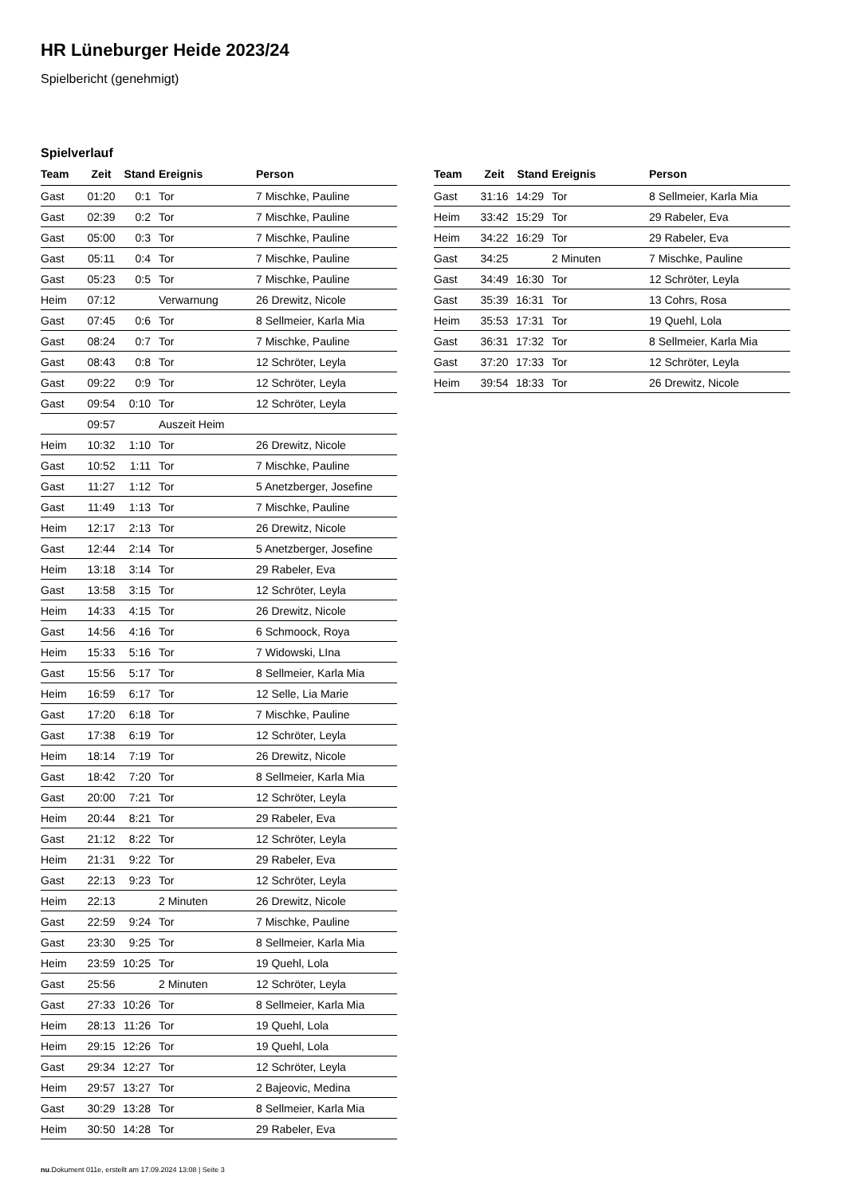HR Lüneburger Heide 2023/24
Spielbericht (genehmigt)
Spielverlauf
| Team | Zeit | Stand | Ereignis | Person |
| --- | --- | --- | --- | --- |
| Gast | 01:20 | 0:1 | Tor | 7 Mischke, Pauline |
| Gast | 02:39 | 0:2 | Tor | 7 Mischke, Pauline |
| Gast | 05:00 | 0:3 | Tor | 7 Mischke, Pauline |
| Gast | 05:11 | 0:4 | Tor | 7 Mischke, Pauline |
| Gast | 05:23 | 0:5 | Tor | 7 Mischke, Pauline |
| Heim | 07:12 | | Verwarnung | 26 Drewitz, Nicole |
| Gast | 07:45 | 0:6 | Tor | 8 Sellmeier, Karla Mia |
| Gast | 08:24 | 0:7 | Tor | 7 Mischke, Pauline |
| Gast | 08:43 | 0:8 | Tor | 12 Schröter, Leyla |
| Gast | 09:22 | 0:9 | Tor | 12 Schröter, Leyla |
| Gast | 09:54 | 0:10 | Tor | 12 Schröter, Leyla |
| | 09:57 | | Auszeit Heim | |
| Heim | 10:32 | 1:10 | Tor | 26 Drewitz, Nicole |
| Gast | 10:52 | 1:11 | Tor | 7 Mischke, Pauline |
| Gast | 11:27 | 1:12 | Tor | 5 Anetzberger, Josefine |
| Gast | 11:49 | 1:13 | Tor | 7 Mischke, Pauline |
| Heim | 12:17 | 2:13 | Tor | 26 Drewitz, Nicole |
| Gast | 12:44 | 2:14 | Tor | 5 Anetzberger, Josefine |
| Heim | 13:18 | 3:14 | Tor | 29 Rabeler, Eva |
| Gast | 13:58 | 3:15 | Tor | 12 Schröter, Leyla |
| Heim | 14:33 | 4:15 | Tor | 26 Drewitz, Nicole |
| Gast | 14:56 | 4:16 | Tor | 6 Schmoock, Roya |
| Heim | 15:33 | 5:16 | Tor | 7 Widowski, LIna |
| Gast | 15:56 | 5:17 | Tor | 8 Sellmeier, Karla Mia |
| Heim | 16:59 | 6:17 | Tor | 12 Selle, Lia Marie |
| Gast | 17:20 | 6:18 | Tor | 7 Mischke, Pauline |
| Gast | 17:38 | 6:19 | Tor | 12 Schröter, Leyla |
| Heim | 18:14 | 7:19 | Tor | 26 Drewitz, Nicole |
| Gast | 18:42 | 7:20 | Tor | 8 Sellmeier, Karla Mia |
| Gast | 20:00 | 7:21 | Tor | 12 Schröter, Leyla |
| Heim | 20:44 | 8:21 | Tor | 29 Rabeler, Eva |
| Gast | 21:12 | 8:22 | Tor | 12 Schröter, Leyla |
| Heim | 21:31 | 9:22 | Tor | 29 Rabeler, Eva |
| Gast | 22:13 | 9:23 | Tor | 12 Schröter, Leyla |
| Heim | 22:13 | | 2 Minuten | 26 Drewitz, Nicole |
| Gast | 22:59 | 9:24 | Tor | 7 Mischke, Pauline |
| Gast | 23:30 | 9:25 | Tor | 8 Sellmeier, Karla Mia |
| Heim | 23:59 | 10:25 | Tor | 19 Quehl, Lola |
| Gast | 25:56 | | 2 Minuten | 12 Schröter, Leyla |
| Gast | 27:33 | 10:26 | Tor | 8 Sellmeier, Karla Mia |
| Heim | 28:13 | 11:26 | Tor | 19 Quehl, Lola |
| Heim | 29:15 | 12:26 | Tor | 19 Quehl, Lola |
| Gast | 29:34 | 12:27 | Tor | 12 Schröter, Leyla |
| Heim | 29:57 | 13:27 | Tor | 2 Bajeovic, Medina |
| Gast | 30:29 | 13:28 | Tor | 8 Sellmeier, Karla Mia |
| Heim | 30:50 | 14:28 | Tor | 29 Rabeler, Eva |
| Team | Zeit | Stand | Ereignis | Person |
| --- | --- | --- | --- | --- |
| Gast | 31:16 | 14:29 | Tor | 8 Sellmeier, Karla Mia |
| Heim | 33:42 | 15:29 | Tor | 29 Rabeler, Eva |
| Heim | 34:22 | 16:29 | Tor | 29 Rabeler, Eva |
| Gast | 34:25 | | 2 Minuten | 7 Mischke, Pauline |
| Gast | 34:49 | 16:30 | Tor | 12 Schröter, Leyla |
| Gast | 35:39 | 16:31 | Tor | 13 Cohrs, Rosa |
| Heim | 35:53 | 17:31 | Tor | 19 Quehl, Lola |
| Gast | 36:31 | 17:32 | Tor | 8 Sellmeier, Karla Mia |
| Gast | 37:20 | 17:33 | Tor | 12 Schröter, Leyla |
| Heim | 39:54 | 18:33 | Tor | 26 Drewitz, Nicole |
nu.Dokument 011e, erstellt am 17.09.2024 13:08 | Seite 3